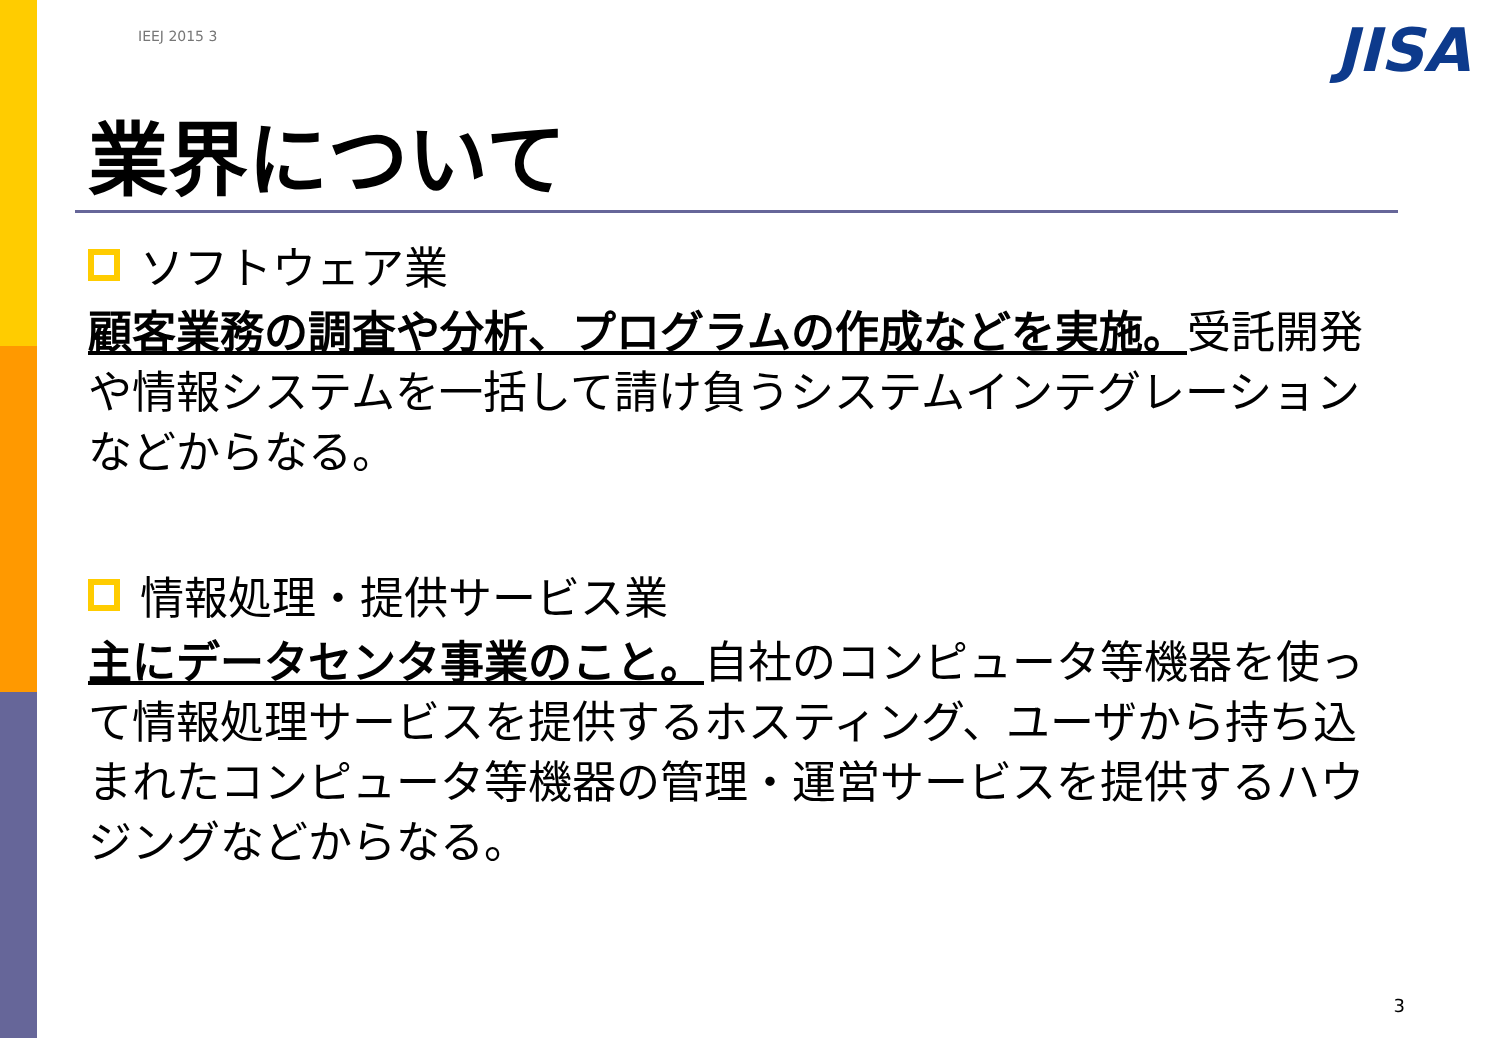IEEJ 2015 3 JISA
業界について
ソフトウェア業
顧客業務の調査や分析、プログラムの作成などを実施。受託開発や情報システムを一括して請け負うシステムインテグレーションなどからなる。
情報処理・提供サービス業
主にデータセンタ事業のこと。自社のコンピュータ等機器を使って情報処理サービスを提供するホスティング、ユーザから持ち込まれたコンピュータ等機器の管理・運営サービスを提供するハウジングなどからなる。
3